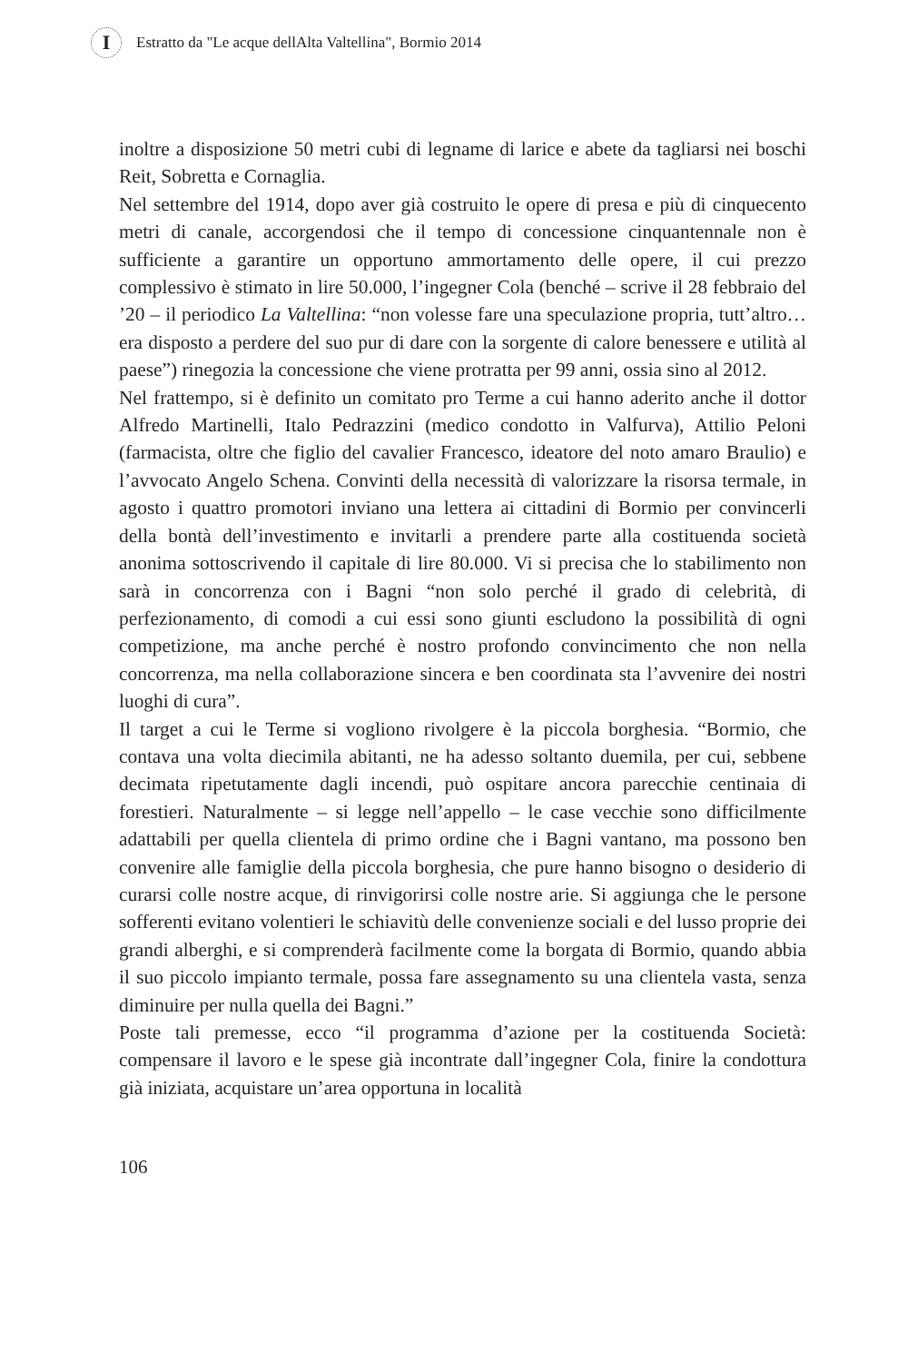I
Estratto da "Le acque dellAlta Valtellina", Bormio 2014
inoltre a disposizione 50 metri cubi di legname di larice e abete da tagliarsi nei boschi Reit, Sobretta e Cornaglia.
Nel settembre del 1914, dopo aver già costruito le opere di presa e più di cinquecento metri di canale, accorgendosi che il tempo di concessione cinquantennale non è sufficiente a garantire un opportuno ammortamento delle opere, il cui prezzo complessivo è stimato in lire 50.000, l’ingegner Cola (benché – scrive il 28 febbraio del ’20 – il periodico La Valtellina: “non volesse fare una speculazione propria, tutt’altro… era disposto a perdere del suo pur di dare con la sorgente di calore benessere e utilità al paese”) rinegozia la concessione che viene protratta per 99 anni, ossia sino al 2012.
Nel frattempo, si è definito un comitato pro Terme a cui hanno aderito anche il dottor Alfredo Martinelli, Italo Pedrazzini (medico condotto in Valfurva), Attilio Peloni (farmacista, oltre che figlio del cavalier Francesco, ideatore del noto amaro Braulio) e l’avvocato Angelo Schena. Convinti della necessità di valorizzare la risorsa termale, in agosto i quattro promotori inviano una lettera ai cittadini di Bormio per convincerli della bontà dell’investimento e invitarli a prendere parte alla costituenda società anonima sottoscrivendo il capitale di lire 80.000. Vi si precisa che lo stabilimento non sarà in concorrenza con i Bagni “non solo perché il grado di celebrità, di perfezionamento, di comodi a cui essi sono giunti escludono la possibilità di ogni competizione, ma anche perché è nostro profondo convincimento che non nella concorrenza, ma nella collaborazione sincera e ben coordinata sta l’avvenire dei nostri luoghi di cura”.
Il target a cui le Terme si vogliono rivolgere è la piccola borghesia. “Bormio, che contava una volta diecimila abitanti, ne ha adesso soltanto duemila, per cui, sebbene decimata ripetutamente dagli incendi, può ospitare ancora parecchie centinaia di forestieri. Naturalmente – si legge nell’appello – le case vecchie sono difficilmente adattabili per quella clientela di primo ordine che i Bagni vantano, ma possono ben convenire alle famiglie della piccola borghesia, che pure hanno bisogno o desiderio di curarsi colle nostre acque, di rinvigorirsi colle nostre arie. Si aggiunga che le persone sofferenti evitano volentieri le schiavitù delle convenienze sociali e del lusso proprie dei grandi alberghi, e si comprenderà facilmente come la borgata di Bormio, quando abbia il suo piccolo impianto termale, possa fare assegnamento su una clientela vasta, senza diminuire per nulla quella dei Bagni.”
Poste tali premesse, ecco “il programma d’azione per la costituenda Società: compensare il lavoro e le spese già incontrate dall’ingegner Cola, finire la condottura già iniziata, acquistare un’area opportuna in località
106